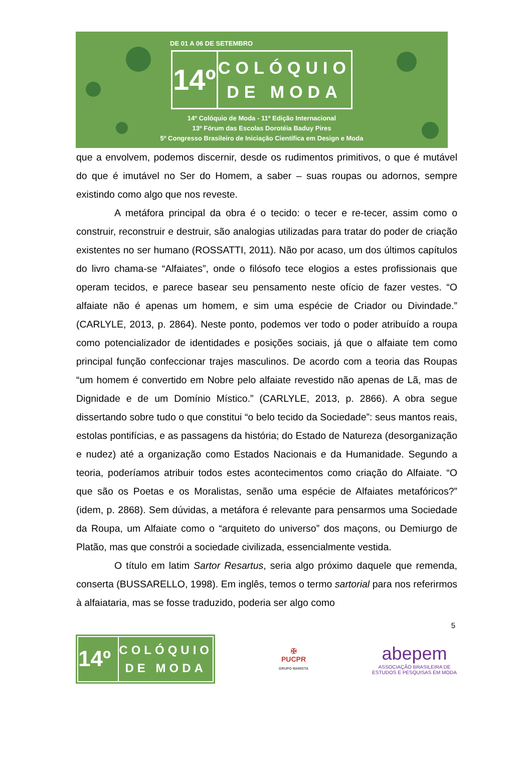DE 01 A 06 DE SETEMBRO
14º
COLÓQUIO
DE MODA
14º Colóquio de Moda - 11º Edição Internacional
13º Fórum das Escolas Dorotéia Baduy Pires
5º Congresso Brasileiro de Iniciação Científica em Design e Moda
que a envolvem, podemos discernir, desde os rudimentos primitivos, o que é mutável do que é imutável no Ser do Homem, a saber – suas roupas ou adornos, sempre existindo como algo que nos reveste.
A metáfora principal da obra é o tecido: o tecer e re-tecer, assim como o construir, reconstruir e destruir, são analogias utilizadas para tratar do poder de criação existentes no ser humano (ROSSATTI, 2011). Não por acaso, um dos últimos capítulos do livro chama-se “Alfaiates”, onde o filósofo tece elogios a estes profissionais que operam tecidos, e parece basear seu pensamento neste ofício de fazer vestes. “O alfaiate não é apenas um homem, e sim uma espécie de Criador ou Divindade.” (CARLYLE, 2013, p. 2864). Neste ponto, podemos ver todo o poder atribuído a roupa como potencializador de identidades e posições sociais, já que o alfaiate tem como principal função confeccionar trajes masculinos. De acordo com a teoria das Roupas “um homem é convertido em Nobre pelo alfaiate revestido não apenas de Lã, mas de Dignidade e de um Domínio Místico.” (CARLYLE, 2013, p. 2866). A obra segue dissertando sobre tudo o que constitui “o belo tecido da Sociedade”: seus mantos reais, estolas pontifícias, e as passagens da história; do Estado de Natureza (desorganização e nudez) até a organização como Estados Nacionais e da Humanidade. Segundo a teoria, poderíamos atribuir todos estes acontecimentos como criação do Alfaiate. “O que são os Poetas e os Moralistas, senão uma espécie de Alfaiates metafóricos?” (idem, p. 2868). Sem dúvidas, a metáfora é relevante para pensarmos uma Sociedade da Roupa, um Alfaiate como o “arquiteto do universo” dos maçons, ou Demiurgo de Platão, mas que constrói a sociedade civilizada, essencialmente vestida.
O título em latim Sartor Resartus, seria algo próximo daquele que remenda, conserta (BUSSARELLO, 1998). Em inglês, temos o termo sartorial para nos referirmos à alfaiataria, mas se fosse traduzido, poderia ser algo como
5
14º
COLÓQUIO
DE MODA
✠
PUCPR
GRUPO MARISTA
abepem
ASSOCIAÇÃO BRASILEIRA DE
ESTUDOS E PESQUISAS EM MODA